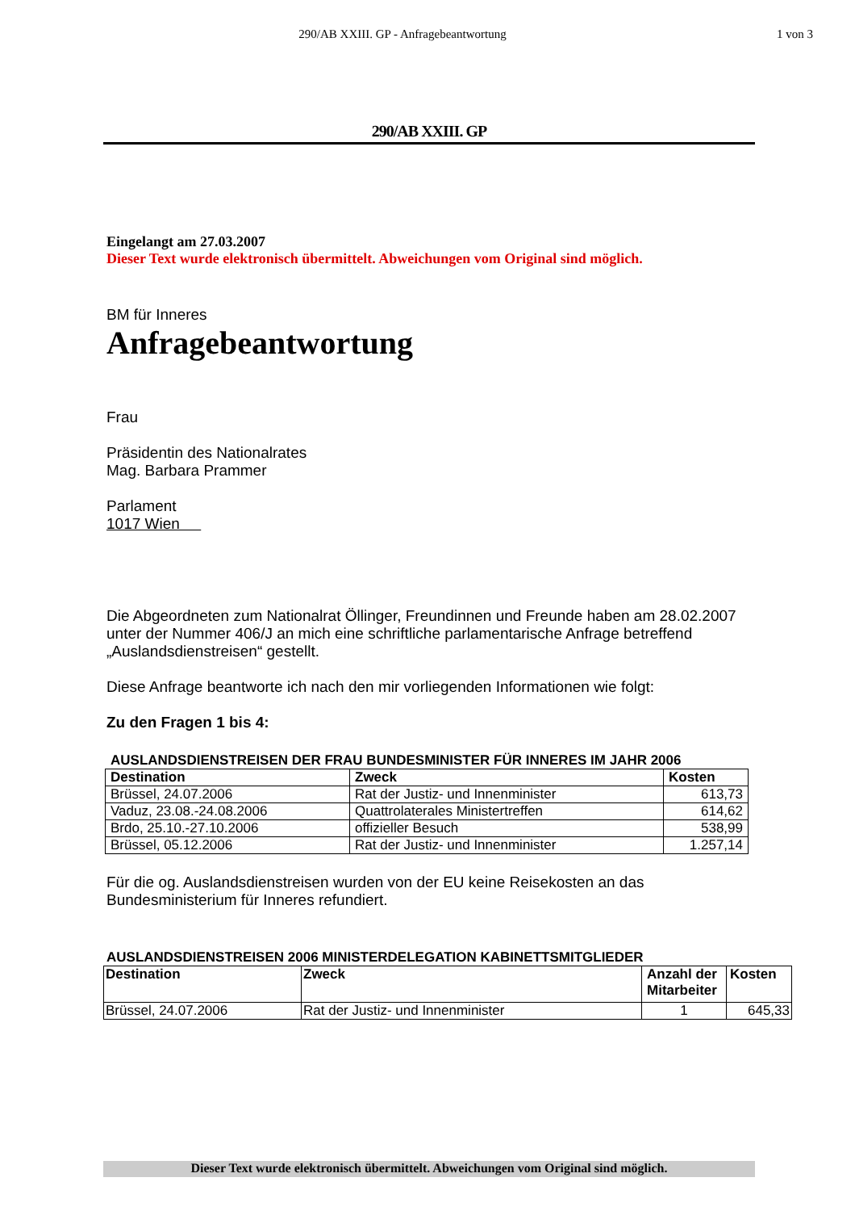290/AB XXIII. GP - Anfragebeantwortung
1 von 3
290/AB XXIII. GP
Eingelangt am 27.03.2007
Dieser Text wurde elektronisch übermittelt. Abweichungen vom Original sind möglich.
BM für Inneres
Anfragebeantwortung
Frau
Präsidentin des Nationalrates
Mag. Barbara Prammer
Parlament
1017 Wien
Die Abgeordneten zum Nationalrat Öllinger, Freundinnen und Freunde haben am 28.02.2007 unter der Nummer 406/J an mich eine schriftliche parlamentarische Anfrage betreffend „Auslandsdienstreisen“ gestellt.
Diese Anfrage beantworte ich nach den mir vorliegenden Informationen wie folgt:
Zu den Fragen 1 bis 4:
AUSLANDSDIENSTREISEN DER FRAU BUNDESMINISTER FÜR INNERES IM JAHR 2006
| Destination | Zweck | Kosten |
| --- | --- | --- |
| Brüssel, 24.07.2006 | Rat der Justiz- und Innenminister | 613,73 |
| Vaduz, 23.08.-24.08.2006 | Quattrolaterales Ministertreffen | 614,62 |
| Brdo, 25.10.-27.10.2006 | offizieller Besuch | 538,99 |
| Brüssel, 05.12.2006 | Rat der Justiz- und Innenminister | 1.257,14 |
Für die og. Auslandsdienstreisen wurden von der EU keine Reisekosten an das Bundesministerium für Inneres refundiert.
AUSLANDSDIENSTREISEN 2006 MINISTERDELEGATION KABINETTSMITGLIEDER
| Destination | Zweck | Anzahl der Mitarbeiter | Kosten |
| --- | --- | --- | --- |
| Brüssel, 24.07.2006 | Rat der Justiz- und Innenminister | 1 | 645,33 |
Dieser Text wurde elektronisch übermittelt. Abweichungen vom Original sind möglich.